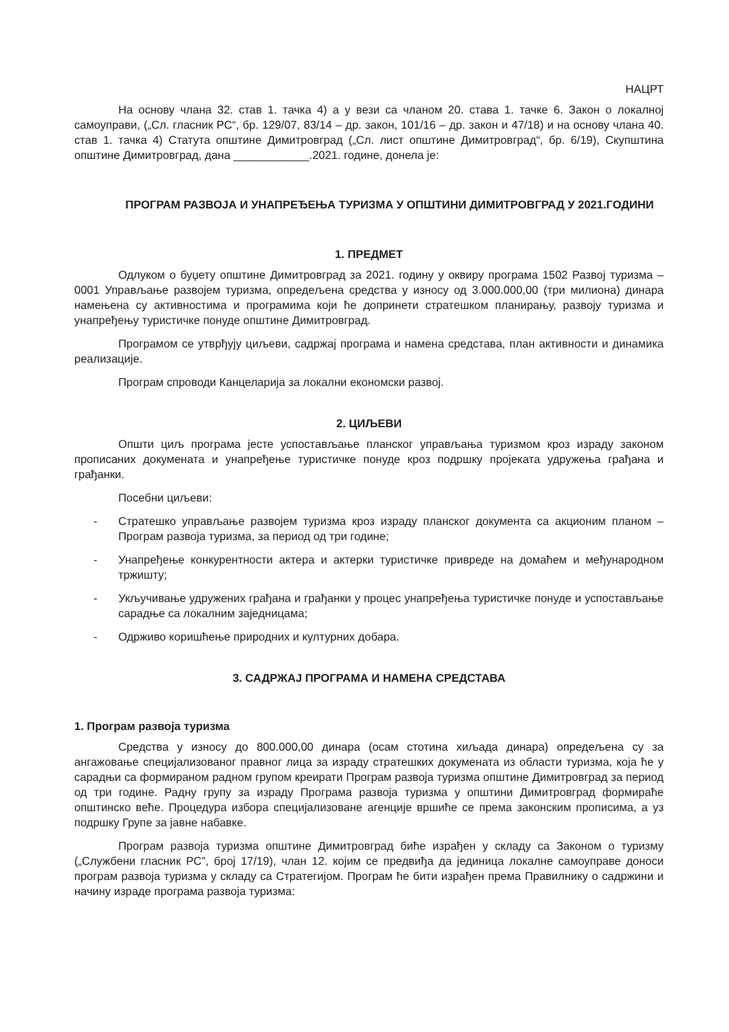НАЦРТ
На основу члана 32. став 1. тачка 4) а у вези са чланом 20. става 1. тачке 6. Закон о локалној самоуправи, („Сл. гласник РС“, бр. 129/07, 83/14 – др. закон, 101/16 – др. закон и 47/18) и на основу члана 40. став 1. тачка 4) Статута општине Димитровград („Сл. лист општине Димитровград“, бр. 6/19), Скупштина општине Димитровград, дана ____________.2021. године, донела је:
ПРОГРАМ РАЗВОЈА И УНАПРЕЂЕЊА ТУРИЗМА У ОПШТИНИ ДИМИТРОВГРАД У 2021.ГОДИНИ
1. ПРЕДМЕТ
Одлуком о буџету општине Димитровград за 2021. годину у оквиру програма 1502 Развој туризма – 0001 Управљање развојем туризма, опредељена средства у износу од 3.000.000,00 (три милиона) динара намењена су активностима и програмима који ће допринети стратешком планирању, развоју туризма и унапређењу туристичке понуде општине Димитровград.
Програмом се утврђују циљеви, садржај програма и намена средстава, план активности и динамика реализације.
Програм спроводи Канцеларија за локални економски развој.
2. ЦИЉЕВИ
Општи циљ програма јесте успостављање планског управљања туризмом кроз израду законом прописаних докумената и унапређење туристичке понуде кроз подршку пројеката удружења грађана и грађанки.
Посебни циљеви:
- Стратешко управљање развојем туризма кроз израду планског документа са акционим планом – Програм развоја туризма, за период од три године;
- Унапређење конкурентности актера и актерки туристичке привреде на домаћем и међународном тржишту;
- Укључивање удружених грађана и грађанки у процес унапређења туристичке понуде и успостављање сарадње са локалним заједницама;
- Одрживо коришћење природних и културних добара.
3. САДРЖАЈ ПРОГРАМА И НАМЕНА СРЕДСТАВА
1. Програм развоја туризма
Средства у износу до 800.000,00 динара (осам стотина хиљада динара) опредељена су за ангажовање специјализованог правног лица за израду стратешких докумената из области туризма, која ће у сарадњи са формираном радном групом креирати Програм развоја туризма општине Димитровград за период од три године. Радну групу за израду Програма развоја туризма у општини Димитровград формираће општинско веће. Процедура избора специјализоване агенције вршиће се према законским прописима, а уз подршку Групе за јавне набавке.
Програм развоја туризма општине Димитровград биће израђен у складу са Законом о туризму („Службени гласник РС”, број 17/19), члан 12. којим се предвиђа да јединица локалне самоуправе доноси програм развоја туризма у складу са Стратегијом. Програм ће бити израђен према Правилнику о садржини и начину израде програма развоја туризма: